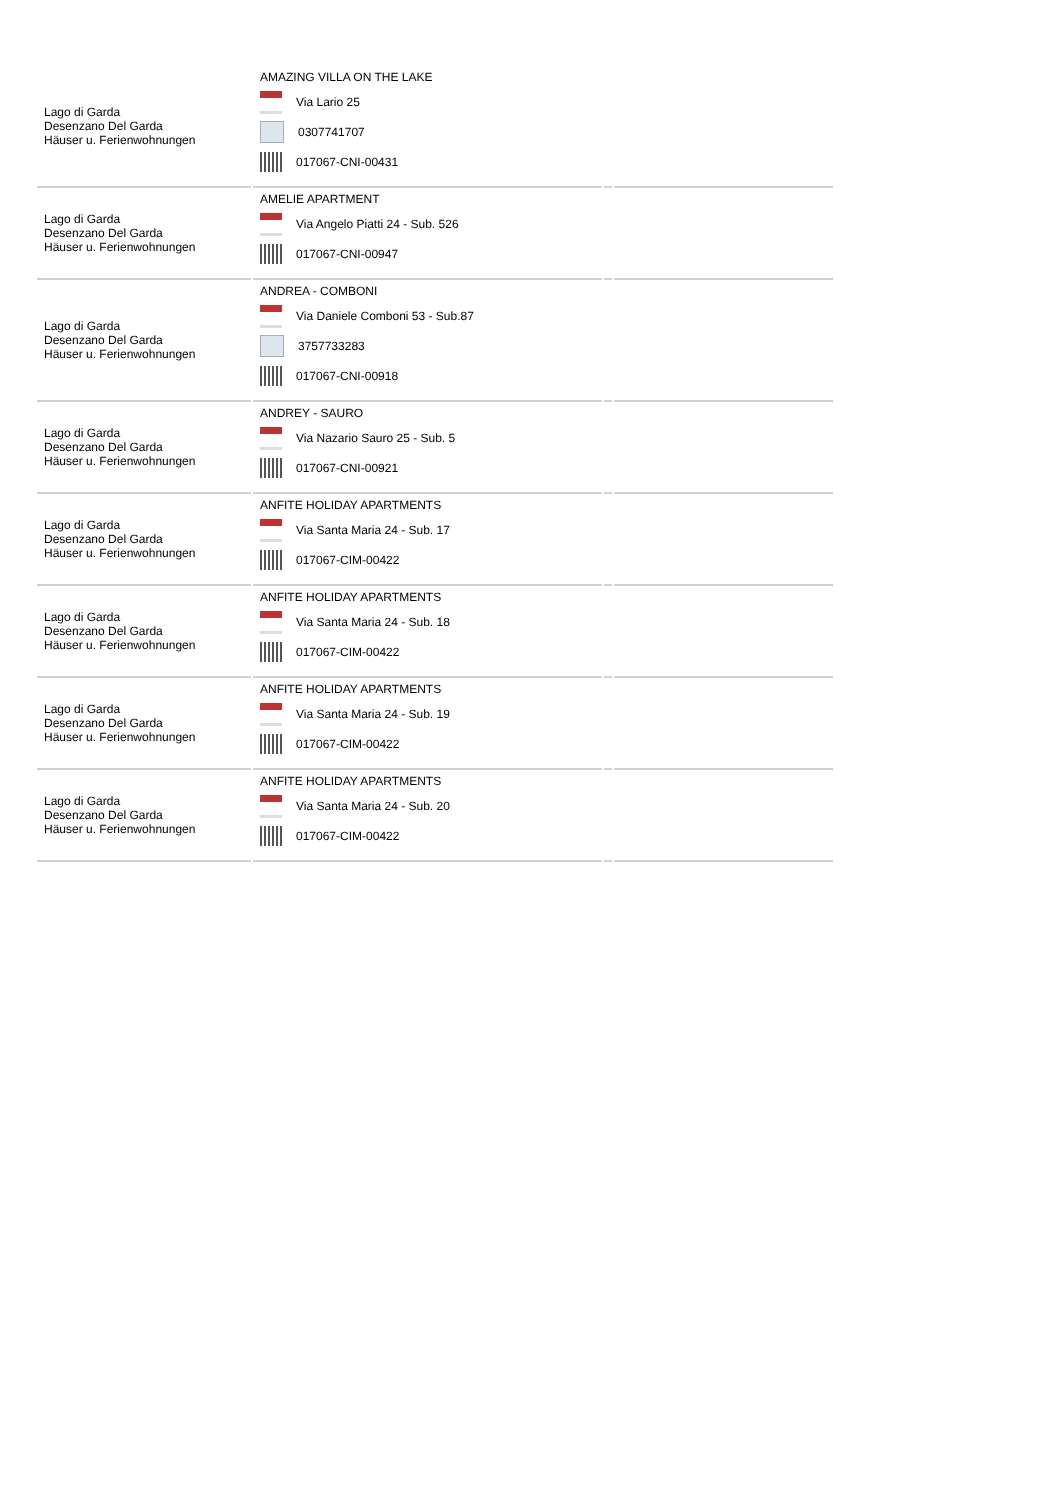| Lago di Garda Desenzano Del Garda Häuser u. Ferienwohnungen | AMAZING VILLA ON THE LAKE Via Lario 25 0307741707 017067-CNI-00431 | | |
| Lago di Garda Desenzano Del Garda Häuser u. Ferienwohnungen | AMELIE APARTMENT Via Angelo Piatti 24 - Sub. 526 017067-CNI-00947 | | |
| Lago di Garda Desenzano Del Garda Häuser u. Ferienwohnungen | ANDREA - COMBONI Via Daniele Comboni 53 - Sub.87 3757733283 017067-CNI-00918 | | |
| Lago di Garda Desenzano Del Garda Häuser u. Ferienwohnungen | ANDREY - SAURO Via Nazario Sauro 25 - Sub. 5 017067-CNI-00921 | | |
| Lago di Garda Desenzano Del Garda Häuser u. Ferienwohnungen | ANFITE HOLIDAY APARTMENTS Via Santa Maria 24 - Sub. 17 017067-CIM-00422 | | |
| Lago di Garda Desenzano Del Garda Häuser u. Ferienwohnungen | ANFITE HOLIDAY APARTMENTS Via Santa Maria 24 - Sub. 18 017067-CIM-00422 | | |
| Lago di Garda Desenzano Del Garda Häuser u. Ferienwohnungen | ANFITE HOLIDAY APARTMENTS Via Santa Maria 24 - Sub. 19 017067-CIM-00422 | | |
| Lago di Garda Desenzano Del Garda Häuser u. Ferienwohnungen | ANFITE HOLIDAY APARTMENTS Via Santa Maria 24 - Sub. 20 017067-CIM-00422 | | |